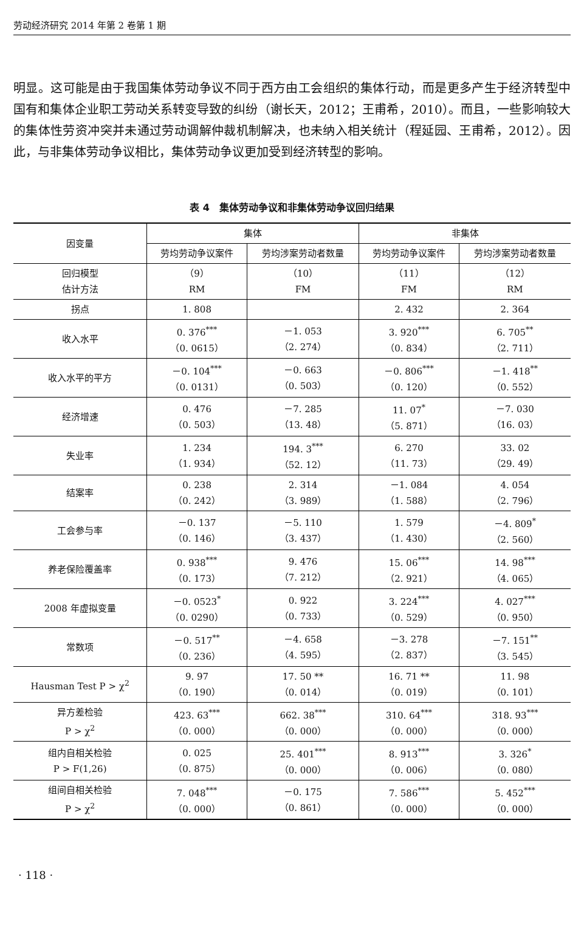劳动经济研究 2014 年第 2 卷第 1 期
明显。这可能是由于我国集体劳动争议不同于西方由工会组织的集体行动，而是更多产生于经济转型中国有和集体企业职工劳动关系转变导致的纠纷（谢长天，2012；王甫希，2010）。而且，一些影响较大的集体性劳资冲突并未通过劳动调解仲裁机制解决，也未纳入相关统计（程延园、王甫希，2012）。因此，与非集体劳动争议相比，集体劳动争议更加受到经济转型的影响。
表 4　集体劳动争议和非集体劳动争议回归结果
| 因变量 | 集体 | | 非集体 | |
| --- | --- | --- | --- | --- |
| | 劳均劳动争议案件 | 劳均涉案劳动者数量 | 劳均劳动争议案件 | 劳均涉案劳动者数量 |
| 回归模型 估计方法 | （9） RM | （10） FM | （11） FM | （12） RM |
| 拐点 | 1. 808 | | 2. 432 | 2. 364 |
| 收入水平 | 0. 376<sup>***</sup> （0. 0615） | －1. 053 （2. 274） | 3. 920<sup>***</sup> （0. 834） | 6. 705<sup>**</sup> （2. 711） |
| 收入水平的平方 | －0. 104<sup>***</sup> （0. 0131） | －0. 663 （0. 503） | －0. 806<sup>***</sup> （0. 120） | －1. 418<sup>**</sup> （0. 552） |
| 经济增速 | 0. 476 （0. 503） | －7. 285 （13. 48） | 11. 07<sup>*</sup> （5. 871） | －7. 030 （16. 03） |
| 失业率 | 1. 234 （1. 934） | 194. 3<sup>***</sup> （52. 12） | 6. 270 （11. 73） | 33. 02 （29. 49） |
| 结案率 | 0. 238 （0. 242） | 2. 314 （3. 989） | －1. 084 （1. 588） | 4. 054 （2. 796） |
| 工会参与率 | －0. 137 （0. 146） | －5. 110 （3. 437） | 1. 579 （1. 430） | －4. 809<sup>*</sup> （2. 560） |
| 养老保险覆盖率 | 0. 938<sup>***</sup> （0. 173） | 9. 476 （7. 212） | 15. 06<sup>***</sup> （2. 921） | 14. 98<sup>***</sup> （4. 065） |
| 2008 年虚拟变量 | －0. 0523<sup>*</sup> （0. 0290） | 0. 922 （0. 733） | 3. 224<sup>***</sup> （0. 529） | 4. 027<sup>***</sup> （0. 950） |
| 常数项 | －0. 517<sup>**</sup> （0. 236） | －4. 658 （4. 595） | －3. 278 （2. 837） | －7. 151<sup>**</sup> （3. 545） |
| Hausman Test P > χ<sup>2</sup> | 9. 97 （0. 190） | 17. 50 ** （0. 014） | 16. 71 ** （0. 019） | 11. 98 （0. 101） |
| 异方差检验 P > χ<sup>2</sup> | 423. 63<sup>***</sup> （0. 000） | 662. 38<sup>***</sup> （0. 000） | 310. 64<sup>***</sup> （0. 000） | 318. 93<sup>***</sup> （0. 000） |
| 组内自相关检验 P > F(1,26) | 0. 025 （0. 875） | 25. 401<sup>***</sup> （0. 000） | 8. 913<sup>***</sup> （0. 006） | 3. 326<sup>*</sup> （0. 080） |
| 组间自相关检验 P > χ<sup>2</sup> | 7. 048<sup>***</sup> （0. 000） | －0. 175 （0. 861） | 7. 586<sup>***</sup> （0. 000） | 5. 452<sup>***</sup> （0. 000） |
· 118 ·